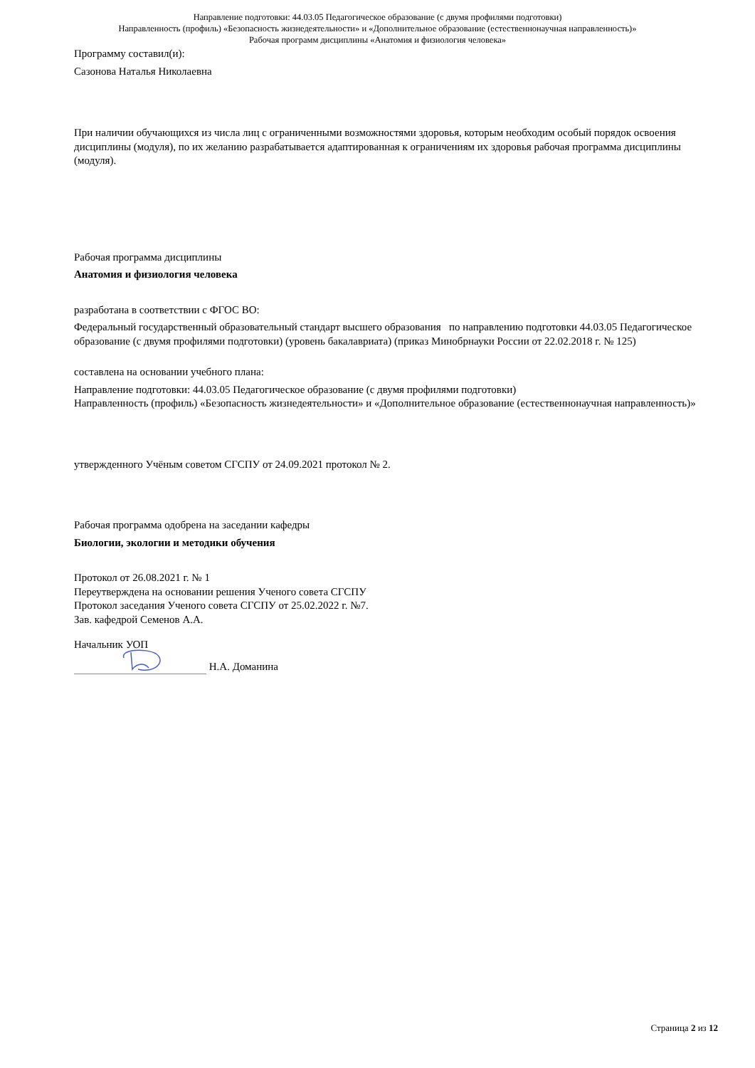Направление подготовки: 44.03.05 Педагогическое образование (с двумя профилями подготовки)
Направленность (профиль) «Безопасность жизнедеятельности» и «Дополнительное образование (естественнонаучная направленность)»
Рабочая программ дисциплины «Анатомия и физиология человека»
Программу составил(и):
Сазонова Наталья Николаевна
При наличии обучающихся из числа лиц с ограниченными возможностями здоровья, которым необходим особый порядок освоения дисциплины (модуля), по их желанию разрабатывается адаптированная к ограничениям их здоровья рабочая программа дисциплины (модуля).
Рабочая программа дисциплины
Анатомия и физиология человека
разработана в соответствии с ФГОС ВО:
Федеральный государственный образовательный стандарт высшего образования по направлению подготовки 44.03.05 Педагогическое образование (с двумя профилями подготовки) (уровень бакалавриата) (приказ Минобрнауки России от 22.02.2018 г. № 125)
составлена на основании учебного плана:
Направление подготовки: 44.03.05 Педагогическое образование (с двумя профилями подготовки)
Направленность (профиль) «Безопасность жизнедеятельности» и «Дополнительное образование (естественнонаучная направленность)»
утвержденного Учёным советом СГСПУ от 24.09.2021 протокол № 2.
Рабочая программа одобрена на заседании кафедры
Биологии, экологии и методики обучения
Протокол от 26.08.2021 г. № 1
Переутверждена на основании решения Ученого совета СГСПУ
Протокол заседания Ученого совета СГСПУ от 25.02.2022 г. №7.
Зав. кафедрой Семенов А.А.
Начальник УОП
Н.А. Доманина
Страница 2 из 12